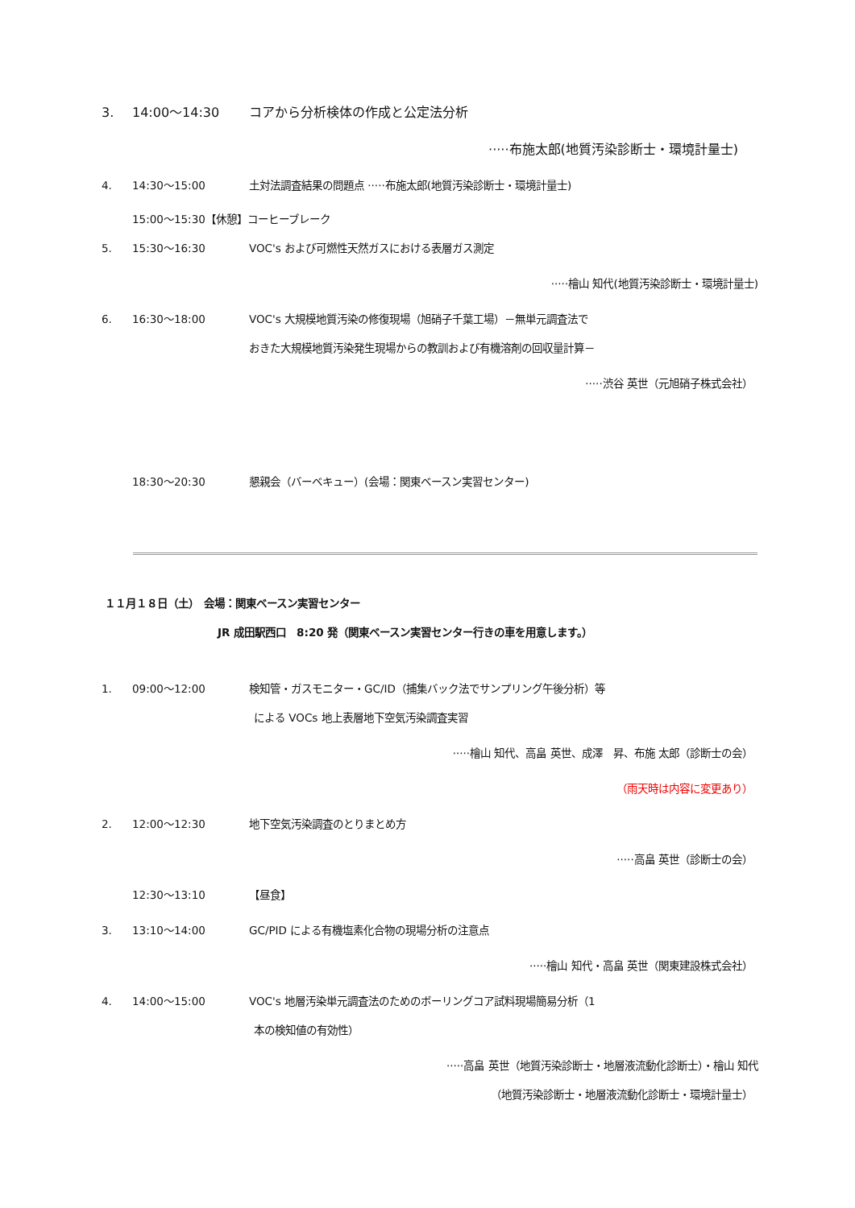3. 14:00～14:30 コアから分析検体の作成と公定法分析
·····布施太郎(地質汚染診断士・環境計量士)
4. 14:30～15:00 土対法調査結果の問題点 ·····布施太郎(地質汚染診断士・環境計量士)
15:00～15:30【休憩】コーヒーブレーク
5. 15:30～16:30 VOC's および可燃性天然ガスにおける表層ガス測定
·····檜山 知代(地質汚染診断士・環境計量士)
6. 16:30～18:00 VOC's 大規模地質汚染の修復現場（旭硝子千葉工場）－無単元調査法で
おきた大規模地質汚染発生現場からの教訓および有機溶剤の回収量計算－
·····渋谷 英世（元旭硝子株式会社）
18:30～20:30 懇親会（バーベキュー）(会場：関東ベースン実習センター)
１１月１８日（土）　会場：関東ベースン実習センター
JR 成田駅西口　8:20 発（関東ベースン実習センター行きの車を用意します。）
1. 09:00～12:00 検知管・ガスモニター・GC/ID（捕集バック法でサンプリング午後分析）等
による VOCs 地上表層地下空気汚染調査実習
·····檜山 知代、高畠 英世、成澤　昇、布施 太郎（診断士の会）
（雨天時は内容に変更あり）
2. 12:00～12:30 地下空気汚染調査のとりまとめ方
·····高畠 英世（診断士の会）
12:30～13:10 【昼食】
3. 13:10～14:00 GC/PID による有機塩素化合物の現場分析の注意点
·····檜山 知代・高畠 英世（関東建設株式会社）
4. 14:00～15:00 VOC's 地層汚染単元調査法のためのボーリングコア試料現場簡易分析（1
本の検知値の有効性）
·····高畠 英世（地質汚染診断士・地層液流動化診断士）・檜山 知代
（地質汚染診断士・地層液流動化診断士・環境計量士）